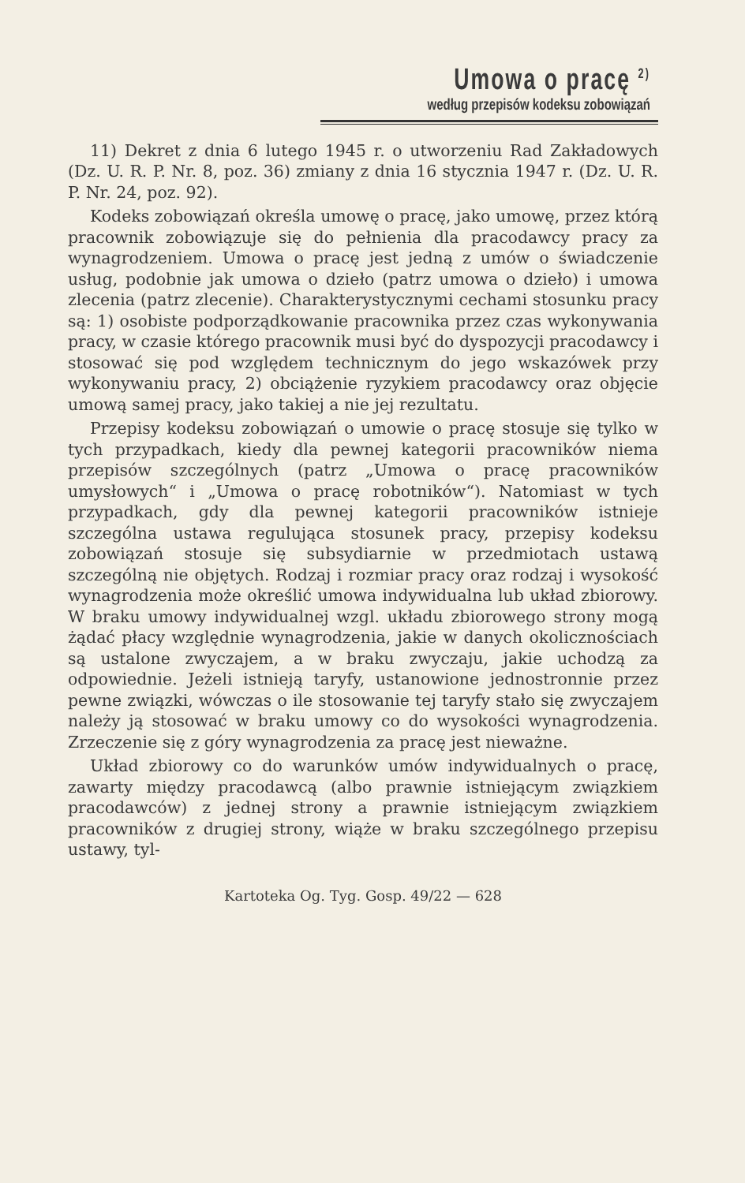Umowa o pracę <sup>2)</sup>
według przepisów kodeksu zobowiązań
11) Dekret z dnia 6 lutego 1945 r. o utworzeniu Rad Zakładowych (Dz. U. R. P. Nr. 8, poz. 36) zmiany z dnia 16 stycznia 1947 r. (Dz. U. R. P. Nr. 24, poz. 92).
Kodeks zobowiązań określa umowę o pracę, jako umowę, przez którą pracownik zobowiązuje się do pełnienia dla pracodawcy pracy za wynagrodzeniem. Umowa o pracę jest jedną z umów o świadczenie usług, podobnie jak umowa o dzieło (patrz umowa o dzieło) i umowa zlecenia (patrz zlecenie). Charakterystycznymi cechami stosunku pracy są: 1) osobiste podporządkowanie pracownika przez czas wykonywania pracy, w czasie którego pracownik musi być do dyspozycji pracodawcy i stosować się pod względem technicznym do jego wskazówek przy wykonywaniu pracy, 2) obciążenie ryzykiem pracodawcy oraz objęcie umową samej pracy, jako takiej a nie jej rezultatu.
Przepisy kodeksu zobowiązań o umowie o pracę stosuje się tylko w tych przypadkach, kiedy dla pewnej kategorii pracowników niema przepisów szczególnych (patrz „Umowa o pracę pracowników umysłowych“ i „Umowa o pracę robotników“). Natomiast w tych przypadkach, gdy dla pewnej kategorii pracowników istnieje szczególna ustawa regulująca stosunek pracy, przepisy kodeksu zobowiązań stosuje się subsydiarnie w przedmiotach ustawą szczególną nie objętych. Rodzaj i rozmiar pracy oraz rodzaj i wysokość wynagrodzenia może określić umowa indywidualna lub układ zbiorowy. W braku umowy indywidualnej wzgl. układu zbiorowego strony mogą żądać płacy względnie wynagrodzenia, jakie w danych okolicznościach są ustalone zwyczajem, a w braku zwyczaju, jakie uchodzą za odpowiednie. Jeżeli istnieją taryfy, ustanowione jednostronnie przez pewne związki, wówczas o ile stosowanie tej taryfy stało się zwyczajem należy ją stosować w braku umowy co do wysokości wynagrodzenia. Zrzeczenie się z góry wynagrodzenia za pracę jest nieważne.
Układ zbiorowy co do warunków umów indywidualnych o pracę, zawarty między pracodawcą (albo prawnie istniejącym związkiem pracodawców) z jednej strony a prawnie istniejącym związkiem pracowników z drugiej strony, wiąże w braku szczególnego przepisu ustawy, tyl-
Kartoteka Og. Tyg. Gosp. 49/22 — 628